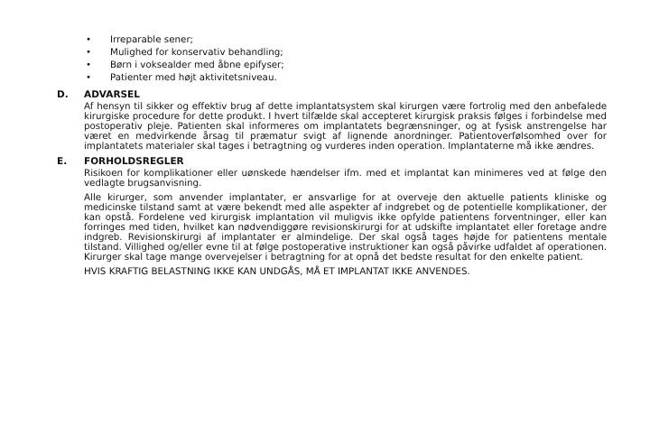• Irreparable sener;
• Mulighed for konservativ behandling;
• Børn i voksealder med åbne epifyser;
• Patienter med højt aktivitetsniveau.
D. ADVARSEL
Af hensyn til sikker og effektiv brug af dette implantatsystem skal kirurgen være fortrolig med den anbefalede kirurgiske procedure for dette produkt. I hvert tilfælde skal accepteret kirurgisk praksis følges i forbindelse med postoperativ pleje. Patienten skal informeres om implantatets begrænsninger, og at fysisk anstrengelse har været en medvirkende årsag til præmatur svigt af lignende anordninger. Patientoverfølsomhed over for implantatets materialer skal tages i betragtning og vurderes inden operation. Implantaterne må ikke ændres.
E. FORHOLDSREGLER
Risikoen for komplikationer eller uønskede hændelser ifm. med et implantat kan minimeres ved at følge den vedlagte brugsanvisning.
Alle kirurger, som anvender implantater, er ansvarlige for at overveje den aktuelle patients kliniske og medicinske tilstand samt at være bekendt med alle aspekter af indgrebet og de potentielle komplikationer, der kan opstå. Fordelene ved kirurgisk implantation vil muligvis ikke opfylde patientens forventninger, eller kan forringes med tiden, hvilket kan nødvendiggøre revisionskirurgi for at udskifte implantatet eller foretage andre indgreb. Revisionskirurgi af implantater er almindelige. Der skal også tages højde for patientens mentale tilstand. Villighed og/eller evne til at følge postoperative instruktioner kan også påvirke udfaldet af operationen. Kirurger skal tage mange overvejelser i betragtning for at opnå det bedste resultat for den enkelte patient.
HVIS KRAFTIG BELASTNING IKKE KAN UNDGÅS, MÅ ET IMPLANTAT IKKE ANVENDES.